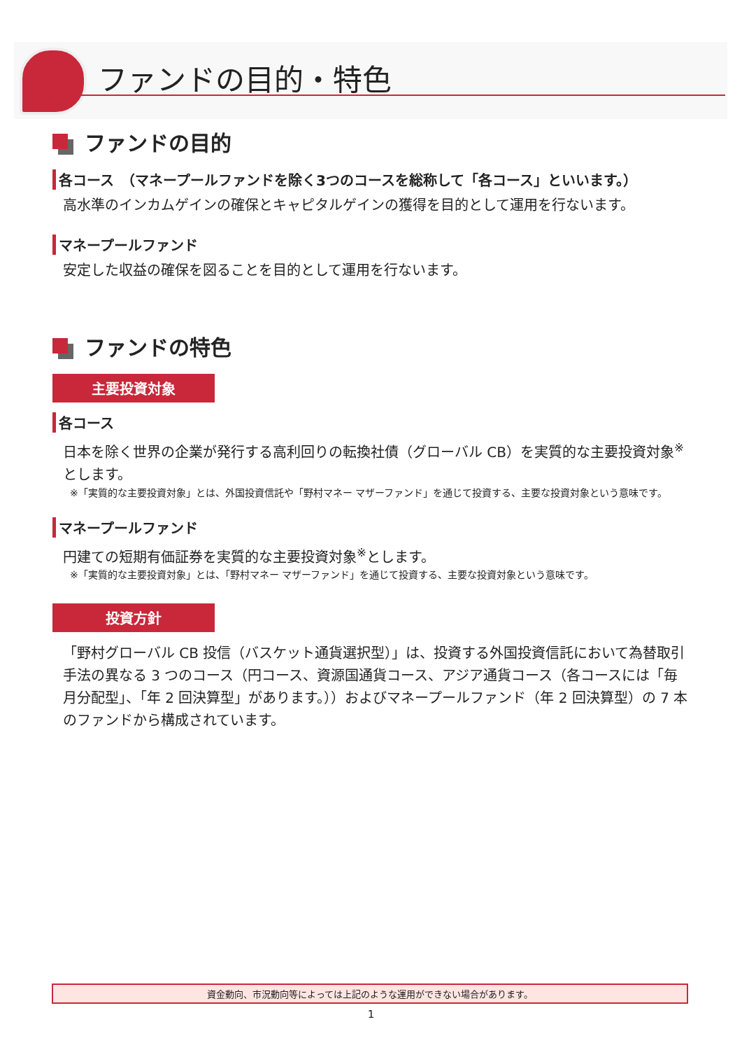ファンドの目的・特色
ファンドの目的
各コース　（マネープールファンドを除く3つのコースを総称して「各コース」といいます。）
高水準のインカムゲインの確保とキャピタルゲインの獲得を目的として運用を行ないます。
マネープールファンド
安定した収益の確保を図ることを目的として運用を行ないます。
ファンドの特色
主要投資対象
各コース
日本を除く世界の企業が発行する高利回りの転換社債（グローバル CB）を実質的な主要投資対象<sup>※</sup>とします。
※「実質的な主要投資対象」とは、外国投資信託や「野村マネー マザーファンド」を通じて投資する、主要な投資対象という意味です。
マネープールファンド
円建ての短期有価証券を実質的な主要投資対象<sup>※</sup>とします。
※「実質的な主要投資対象」とは、「野村マネー マザーファンド」を通じて投資する、主要な投資対象という意味です。
投資方針
「野村グローバル CB 投信（バスケット通貨選択型）」は、投資する外国投資信託において為替取引手法の異なる 3 つのコース（円コース、資源国通貨コース、アジア通貨コース（各コースには「毎月分配型」、「年 2 回決算型」があります。））およびマネープールファンド（年 2 回決算型）の 7 本のファンドから構成されています。
資金動向、市況動向等によっては上記のような運用ができない場合があります。
1